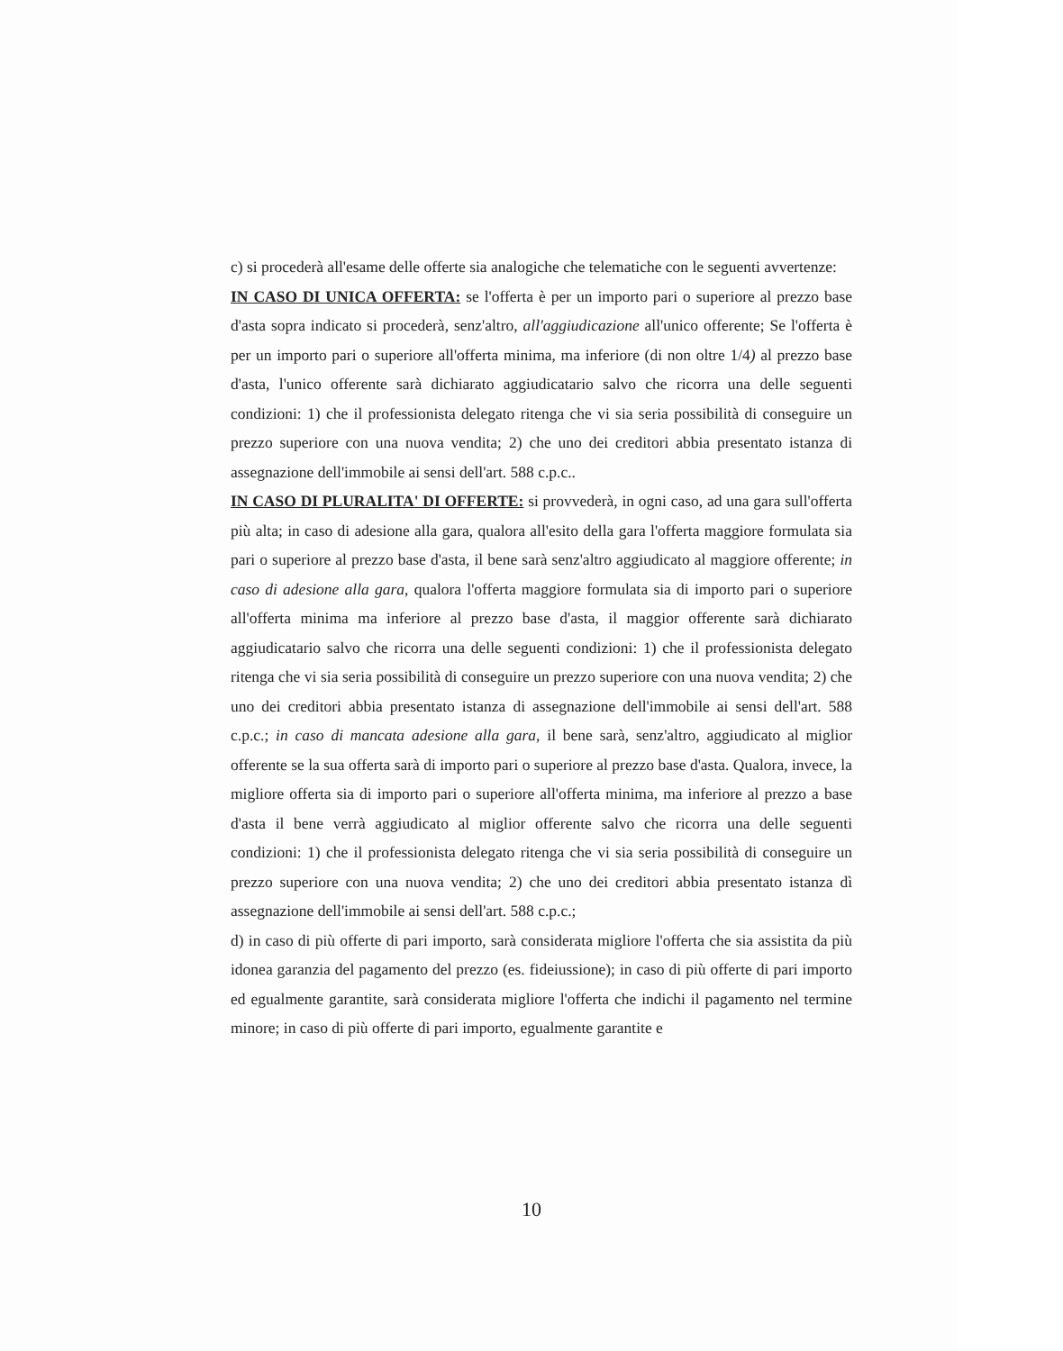c) si procederà all'esame delle offerte sia analogiche che telematiche con le seguenti avvertenze:
IN CASO DI UNICA OFFERTA: se l'offerta è per un importo pari o superiore al prezzo base d'asta sopra indicato si procederà, senz'altro, all'aggiudicazione all'unico offerente; Se l'offerta è per un importo pari o superiore all'offerta minima, ma inferiore (di non oltre 1/4) al prezzo base d'asta, l'unico offerente sarà dichiarato aggiudicatario salvo che ricorra una delle seguenti condizioni: 1) che il professionista delegato ritenga che vi sia seria possibilità di conseguire un prezzo superiore con una nuova vendita; 2) che uno dei creditori abbia presentato istanza di assegnazione dell'immobile ai sensi dell'art. 588 c.p.c..
IN CASO DI PLURALITA' DI OFFERTE: si provvederà, in ogni caso, ad una gara sull'offerta più alta; in caso di adesione alla gara, qualora all'esito della gara l'offerta maggiore formulata sia pari o superiore al prezzo base d'asta, il bene sarà senz'altro aggiudicato al maggiore offerente; in caso di adesione alla gara, qualora l'offerta maggiore formulata sia di importo pari o superiore all'offerta minima ma inferiore al prezzo base d'asta, il maggior offerente sarà dichiarato aggiudicatario salvo che ricorra una delle seguenti condizioni: 1) che il professionista delegato ritenga che vi sia seria possibilità di conseguire un prezzo superiore con una nuova vendita; 2) che uno dei creditori abbia presentato istanza di assegnazione dell'immobile ai sensi dell'art. 588 c.p.c.; in caso di mancata adesione alla gara, il bene sarà, senz'altro, aggiudicato al miglior offerente se la sua offerta sarà di importo pari o superiore al prezzo base d'asta. Qualora, invece, la migliore offerta sia di importo pari o superiore all'offerta minima, ma inferiore al prezzo a base d'asta il bene verrà aggiudicato al miglior offerente salvo che ricorra una delle seguenti condizioni: 1) che il professionista delegato ritenga che vi sia seria possibilità di conseguire un prezzo superiore con una nuova vendita; 2) che uno dei creditori abbia presentato istanza dì assegnazione dell'immobile ai sensi dell'art. 588 c.p.c.;
d) in caso di più offerte di pari importo, sarà considerata migliore l'offerta che sia assistita da più idonea garanzia del pagamento del prezzo (es. fideiussione); in caso di più offerte di pari importo ed egualmente garantite, sarà considerata migliore l'offerta che indichi il pagamento nel termine minore; in caso di più offerte di pari importo, egualmente garantite e
10